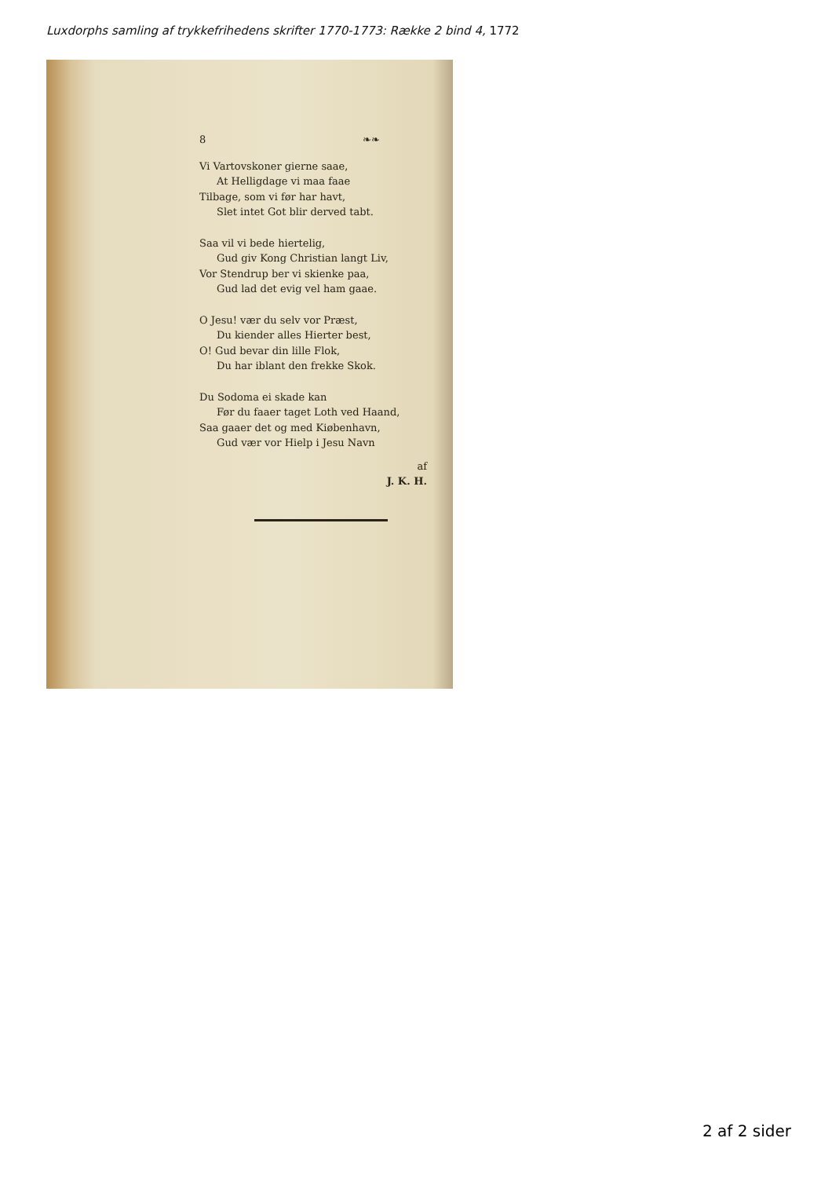Luxdorphs samling af trykkefrihedens skrifter 1770-1773: Række 2 bind 4, 1772
8 ❧❧
Vi Vartovskoner gierne saae,
At Helligdage vi maa faae
Tilbage, som vi før har havt,
Slet intet Got blir derved tabt.
Saa vil vi bede hiertelig,
Gud giv Kong Christian langt Liv,
Vor Stendrup ber vi skienke paa,
Gud lad det evig vel ham gaae.
O Jesu! vær du selv vor Præst,
Du kiender alles Hierter best,
O! Gud bevar din lille Flok,
Du har iblant den frekke Skok.
Du Sodoma ei skade kan
Før du faaer taget Loth ved Haand,
Saa gaaer det og med Kiøbenhavn,
Gud vær vor Hielp i Jesu Navn
af
J. K. H.
2 af 2 sider